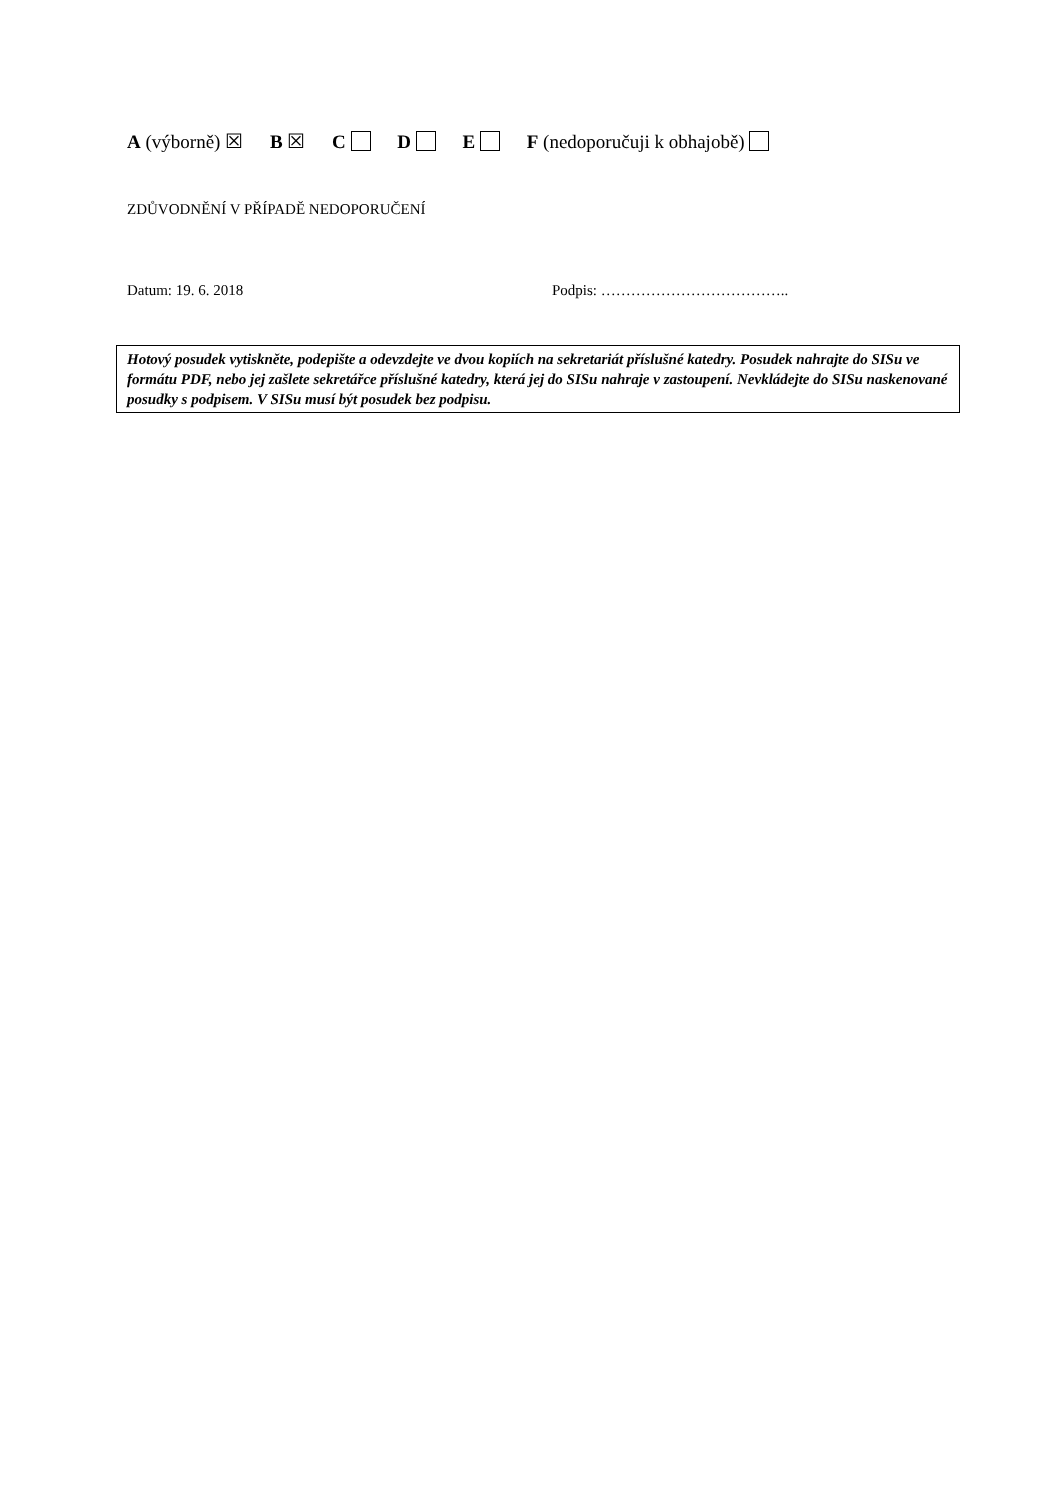A (výborně) ☒ B ☒ C D E F (nedoporučuji k obhajobě)
ZDŮVODNĚNÍ V PŘÍPADĚ NEDOPORUČENÍ
Datum: 19. 6. 2018 Podpis: ………………………………..
Hotový posudek vytiskněte, podepište a odevzdejte ve dvou kopiích na sekretariát příslušné katedry. Posudek nahrajte do SISu ve formátu PDF, nebo jej zašlete sekretářce příslušné katedry, která jej do SISu nahraje v zastoupení. Nevkládejte do SISu naskenované posudky s podpisem. V SISu musí být posudek bez podpisu.